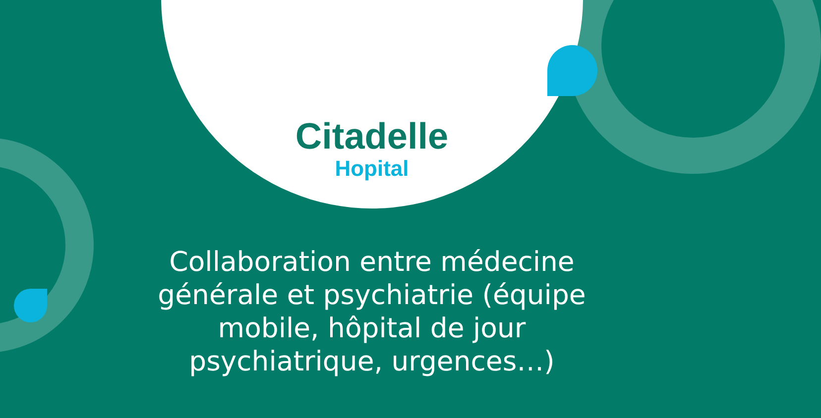Citadelle
Hopital
Collaboration entre médecine générale et psychiatrie (équipe mobile, hôpital de jour psychiatrique, urgences…)